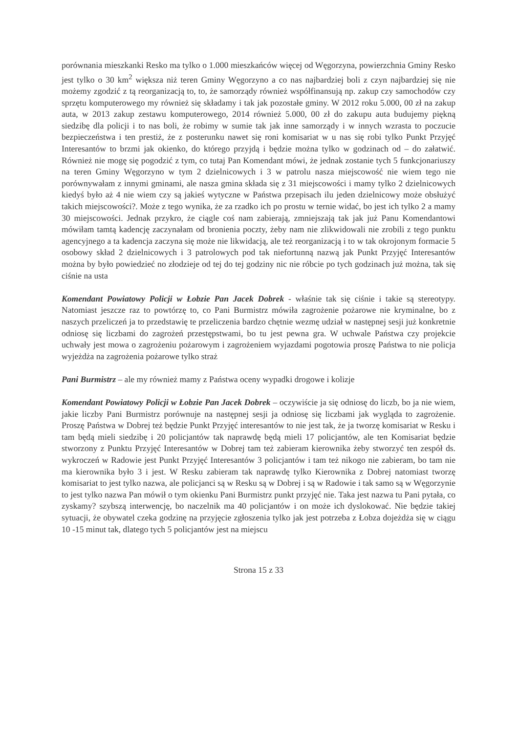porównania mieszkanki Resko ma tylko o 1.000 mieszkańców więcej od Węgorzyna, powierzchnia Gminy Resko jest tylko o 30 km<sup>2</sup> większa niż teren Gminy Węgorzyno a co nas najbardziej boli z czyn najbardziej się nie możemy zgodzić z tą reorganizacją to, to, że samorządy również współfinansują np. zakup czy samochodów czy sprzętu komputerowego my również się składamy i tak jak pozostałe gminy. W 2012 roku 5.000, 00 zł na zakup auta, w 2013 zakup zestawu komputerowego, 2014 również 5.000, 00 zł do zakupu auta budujemy piękną siedzibę dla policji i to nas boli, że robimy w sumie tak jak inne samorządy i w innych wzrasta to poczucie bezpieczeństwa i ten prestiż, że z posterunku nawet się roni komisariat w u nas się robi tylko Punkt Przyjęć Interesantów to brzmi jak okienko, do którego przyjdą i będzie można tylko w godzinach od – do załatwić. Również nie mogę się pogodzić z tym, co tutaj Pan Komendant mówi, że jednak zostanie tych 5 funkcjonariuszy na teren Gminy Węgorzyno w tym 2 dzielnicowych i 3 w patrolu nasza miejscowość nie wiem tego nie porównywałam z innymi gminami, ale nasza gmina składa się z 31 miejscowości i mamy tylko 2 dzielnicowych kiedyś było aż 4 nie wiem czy są jakieś wytyczne w Państwa przepisach ilu jeden dzielnicowy może obsłużyć takich miejscowości?. Może z tego wynika, że za rzadko ich po prostu w ternie widać, bo jest ich tylko 2 a mamy 30 miejscowości. Jednak przykro, że ciągle coś nam zabierają, zmniejszają tak jak już Panu Komendantowi mówiłam tamtą kadencję zaczynałam od bronienia poczty, żeby nam nie zlikwidowali nie zrobili z tego punktu agencyjnego a ta kadencja zaczyna się może nie likwidacją, ale też reorganizacją i to w tak okrojonym formacie 5 osobowy skład 2 dzielnicowych i 3 patrolowych pod tak niefortunną nazwą jak Punkt Przyjęć Interesantów można by było powiedzieć no złodzieje od tej do tej godziny nic nie róbcie po tych godzinach już można, tak się ciśnie na usta
Komendant Powiatowy Policji w Łobzie Pan Jacek Dobrek - właśnie tak się ciśnie i takie są stereotypy. Natomiast jeszcze raz to powtórzę to, co Pani Burmistrz mówiła zagrożenie pożarowe nie kryminalne, bo z naszych przeliczeń ja to przedstawię te przeliczenia bardzo chętnie wezmę udział w następnej sesji już konkretnie odniosę się liczbami do zagrożeń przestępstwami, bo tu jest pewna gra. W uchwale Państwa czy projekcie uchwały jest mowa o zagrożeniu pożarowym i zagrożeniem wyjazdami pogotowia proszę Państwa to nie policja wyjeżdża na zagrożenia pożarowe tylko straż
Pani Burmistrz – ale my również mamy z Państwa oceny wypadki drogowe i kolizje
Komendant Powiatowy Policji w Łobzie Pan Jacek Dobrek – oczywiście ja się odniosę do liczb, bo ja nie wiem, jakie liczby Pani Burmistrz porównuje na następnej sesji ja odniosę się liczbami jak wygląda to zagrożenie. Proszę Państwa w Dobrej też będzie Punkt Przyjęć interesantów to nie jest tak, że ja tworzę komisariat w Resku i tam będą mieli siedzibę i 20 policjantów tak naprawdę będą mieli 17 policjantów, ale ten Komisariat będzie stworzony z Punktu Przyjęć Interesantów w Dobrej tam też zabieram kierownika żeby stworzyć ten zespół ds. wykroczeń w Radowie jest Punkt Przyjęć Interesantów 3 policjantów i tam też nikogo nie zabieram, bo tam nie ma kierownika było 3 i jest. W Resku zabieram tak naprawdę tylko Kierownika z Dobrej natomiast tworzę komisariat to jest tylko nazwa, ale policjanci są w Resku są w Dobrej i są w Radowie i tak samo są w Węgorzynie to jest tylko nazwa Pan mówił o tym okienku Pani Burmistrz punkt przyjęć nie. Taka jest nazwa tu Pani pytała, co zyskamy? szybszą interwencję, bo naczelnik ma 40 policjantów i on może ich dyslokować. Nie będzie takiej sytuacji, że obywatel czeka godzinę na przyjęcie zgłoszenia tylko jak jest potrzeba z Łobza dojeżdża się w ciągu 10 -15 minut tak, dlatego tych 5 policjantów jest na miejscu
Strona 15 z 33